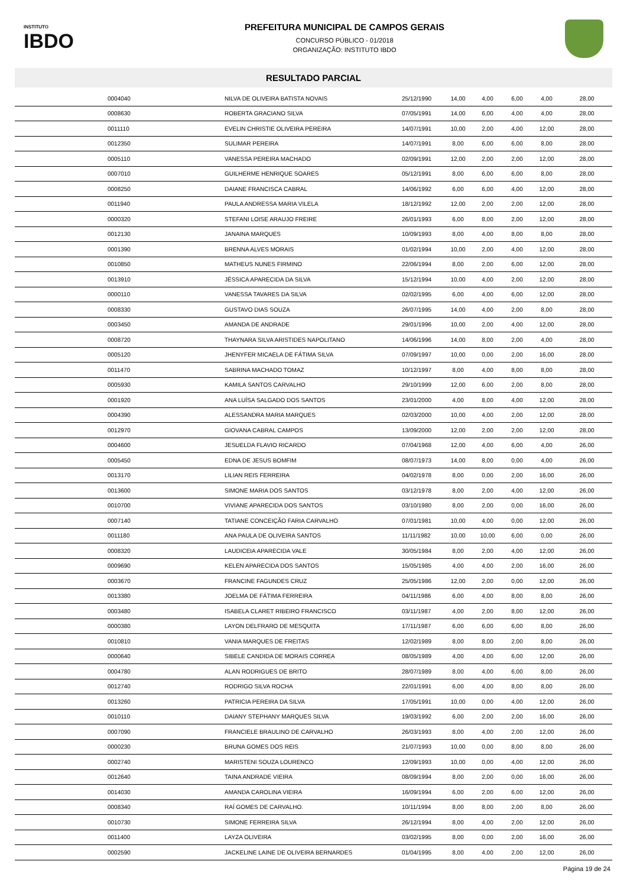INSTITUTO
IBDO
PREFEITURA MUNICIPAL DE CAMPOS GERAIS
CONCURSO PÚBLICO - 01/2018
ORGANIZAÇÃO: INSTITUTO IBDO
RESULTADO PARCIAL
| | 0004040 | NILVA DE OLIVEIRA BATISTA NOVAIS | 25/12/1990 | 14,00 | 4,00 | 6,00 | 4,00 | 28,00 |
| | 0008630 | ROBERTA GRACIANO SILVA | 07/05/1991 | 14,00 | 6,00 | 4,00 | 4,00 | 28,00 |
| | 0011110 | EVELIN CHRISTIE OLIVEIRA PEREIRA | 14/07/1991 | 10,00 | 2,00 | 4,00 | 12,00 | 28,00 |
| | 0012350 | SULIMAR PEREIRA | 14/07/1991 | 8,00 | 6,00 | 6,00 | 8,00 | 28,00 |
| | 0005110 | VANESSA PEREIRA MACHADO | 02/09/1991 | 12,00 | 2,00 | 2,00 | 12,00 | 28,00 |
| | 0007010 | GUILHERME HENRIQUE SOARES | 05/12/1991 | 8,00 | 6,00 | 6,00 | 8,00 | 28,00 |
| | 0008250 | DAIANE FRANCISCA CABRAL | 14/06/1992 | 6,00 | 6,00 | 4,00 | 12,00 | 28,00 |
| | 0011940 | PAULA ANDRESSA MARIA VILELA | 18/12/1992 | 12,00 | 2,00 | 2,00 | 12,00 | 28,00 |
| | 0000320 | STEFANI LOISE ARAUJO FREIRE | 26/01/1993 | 6,00 | 8,00 | 2,00 | 12,00 | 28,00 |
| | 0012130 | JANAINA MARQUES | 10/09/1993 | 8,00 | 4,00 | 8,00 | 8,00 | 28,00 |
| | 0001390 | BRENNA ALVES MORAIS | 01/02/1994 | 10,00 | 2,00 | 4,00 | 12,00 | 28,00 |
| | 0010850 | MATHEUS NUNES FIRMINO | 22/06/1994 | 8,00 | 2,00 | 6,00 | 12,00 | 28,00 |
| | 0013910 | JÉSSICA APARECIDA DA SILVA | 15/12/1994 | 10,00 | 4,00 | 2,00 | 12,00 | 28,00 |
| | 0000110 | VANESSA TAVARES DA SILVA | 02/02/1995 | 6,00 | 4,00 | 6,00 | 12,00 | 28,00 |
| | 0008330 | GUSTAVO DIAS SOUZA | 26/07/1995 | 14,00 | 4,00 | 2,00 | 8,00 | 28,00 |
| | 0003450 | AMANDA DE ANDRADE | 29/01/1996 | 10,00 | 2,00 | 4,00 | 12,00 | 28,00 |
| | 0008720 | THAYNARA SILVA ARISTIDES NAPOLITANO | 14/06/1996 | 14,00 | 8,00 | 2,00 | 4,00 | 28,00 |
| | 0005120 | JHENYFER MICAELA DE FÁTIMA SILVA | 07/09/1997 | 10,00 | 0,00 | 2,00 | 16,00 | 28,00 |
| | 0011470 | SABRINA MACHADO TOMAZ | 10/12/1997 | 8,00 | 4,00 | 8,00 | 8,00 | 28,00 |
| | 0005930 | KAMILA SANTOS CARVALHO | 29/10/1999 | 12,00 | 6,00 | 2,00 | 8,00 | 28,00 |
| | 0001920 | ANA LUÍSA SALGADO DOS SANTOS | 23/01/2000 | 4,00 | 8,00 | 4,00 | 12,00 | 28,00 |
| | 0004390 | ALESSANDRA MARIA MARQUES | 02/03/2000 | 10,00 | 4,00 | 2,00 | 12,00 | 28,00 |
| | 0012970 | GIOVANA CABRAL CAMPOS | 13/09/2000 | 12,00 | 2,00 | 2,00 | 12,00 | 28,00 |
| | 0004600 | JESUELDA FLAVIO RICARDO | 07/04/1968 | 12,00 | 4,00 | 6,00 | 4,00 | 26,00 |
| | 0005450 | EDNA DE JESUS BOMFIM | 08/07/1973 | 14,00 | 8,00 | 0,00 | 4,00 | 26,00 |
| | 0013170 | LILIAN REIS FERREIRA | 04/02/1978 | 8,00 | 0,00 | 2,00 | 16,00 | 26,00 |
| | 0013600 | SIMONE MARIA DOS SANTOS | 03/12/1978 | 8,00 | 2,00 | 4,00 | 12,00 | 26,00 |
| | 0010700 | VIVIANE APARECIDA DOS SANTOS | 03/10/1980 | 8,00 | 2,00 | 0,00 | 16,00 | 26,00 |
| | 0007140 | TATIANE CONCEIÇÃO FARIA CARVALHO | 07/01/1981 | 10,00 | 4,00 | 0,00 | 12,00 | 26,00 |
| | 0011180 | ANA PAULA DE OLIVEIRA SANTOS | 11/11/1982 | 10,00 | 10,00 | 6,00 | 0,00 | 26,00 |
| | 0008320 | LAUDICEIA APARECIDA VALE | 30/05/1984 | 8,00 | 2,00 | 4,00 | 12,00 | 26,00 |
| | 0009690 | KELEN APARECIDA DOS SANTOS | 15/05/1985 | 4,00 | 4,00 | 2,00 | 16,00 | 26,00 |
| | 0003670 | FRANCINE FAGUNDES CRUZ | 25/05/1986 | 12,00 | 2,00 | 0,00 | 12,00 | 26,00 |
| | 0013380 | JOELMA DE FÁTIMA FERREIRA | 04/11/1986 | 6,00 | 4,00 | 8,00 | 8,00 | 26,00 |
| | 0003480 | ISABELA CLARET RIBEIRO FRANCISCO | 03/11/1987 | 4,00 | 2,00 | 8,00 | 12,00 | 26,00 |
| | 0000380 | LAYON DELFRARO DE MESQUITA | 17/11/1987 | 6,00 | 6,00 | 6,00 | 8,00 | 26,00 |
| | 0010810 | VANIA MARQUES DE FREITAS | 12/02/1989 | 8,00 | 8,00 | 2,00 | 8,00 | 26,00 |
| | 0000640 | SIBELE CANDIDA DE MORAIS CORREA | 08/05/1989 | 4,00 | 4,00 | 6,00 | 12,00 | 26,00 |
| | 0004780 | ALAN RODRIGUES DE BRITO | 28/07/1989 | 8,00 | 4,00 | 6,00 | 8,00 | 26,00 |
| | 0012740 | RODRIGO SILVA ROCHA | 22/01/1991 | 6,00 | 4,00 | 8,00 | 8,00 | 26,00 |
| | 0013260 | PATRICIA PEREIRA DA SILVA | 17/05/1991 | 10,00 | 0,00 | 4,00 | 12,00 | 26,00 |
| | 0010110 | DAIANY STEPHANY MARQUES SILVA | 19/03/1992 | 6,00 | 2,00 | 2,00 | 16,00 | 26,00 |
| | 0007090 | FRANCIELE BRAULINO DE CARVALHO | 26/03/1993 | 8,00 | 4,00 | 2,00 | 12,00 | 26,00 |
| | 0000230 | BRUNA GOMES DOS REIS | 21/07/1993 | 10,00 | 0,00 | 8,00 | 8,00 | 26,00 |
| | 0002740 | MARISTENI SOUZA LOURENCO | 12/09/1993 | 10,00 | 0,00 | 4,00 | 12,00 | 26,00 |
| | 0012640 | TAINA ANDRADE VIEIRA | 08/09/1994 | 8,00 | 2,00 | 0,00 | 16,00 | 26,00 |
| | 0014030 | AMANDA CAROLINA VIEIRA | 16/09/1994 | 6,00 | 2,00 | 6,00 | 12,00 | 26,00 |
| | 0008340 | RAÍ GOMES DE CARVALHO. | 10/11/1994 | 8,00 | 8,00 | 2,00 | 8,00 | 26,00 |
| | 0010730 | SIMONE FERREIRA SILVA | 26/12/1994 | 8,00 | 4,00 | 2,00 | 12,00 | 26,00 |
| | 0011400 | LAYZA OLIVEIRA | 03/02/1995 | 8,00 | 0,00 | 2,00 | 16,00 | 26,00 |
| | 0002590 | JACKELINE LAINE DE OLIVEIRA BERNARDES | 01/04/1995 | 8,00 | 4,00 | 2,00 | 12,00 | 26,00 |
Página 19 de 24